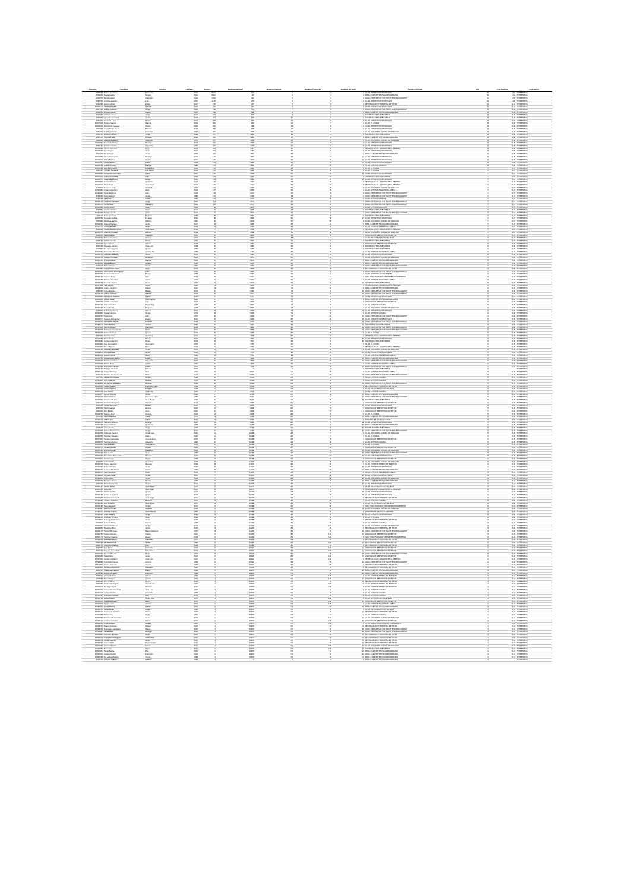| Licencia | Apellidos | Nombre | Año Nac. | Puntos | Ranking Nacional | Ranking Regional | Ranking Provincial | Ranking del Club | Nombre del Club | P.O. | Cat. Ranking | Federación |
| --- | --- | --- | --- | --- | --- | --- | --- | --- | --- | --- | --- | --- |
| 4646533 | Bulnes Gamonera | Fernando | 2004 | 3041 | 101 | 1 | 1 | 1 | CLUB DEPORTIVO SPORTOCIO | 30 | 2-A | EXTREMEÑA |
| 4539840 | Davila Godoy | Sergio | 2001 | 2812 | 113 | 2 | 1 | 1 | REAL CLUB DE TENIS CABEZARRUBIA | 30 | 2-A | EXTREMEÑA |
| 4643630 | Escobosa Gil | Francisco | 2004 | 1324 | 240 | 3 | 2 | 1 | ASOC. DEPORTIVA TOP SLICE TENNIS ACADEMY | 20 | 2-B | EXTREMEÑA |
| 4646454 | Cordoba Lavado | Luis | 2005 | 1182 | 273 | 4 | 2 | 2 | CLUB DEPORTIVO SPORTOCIO | 20 | 2-B | EXTREMEÑA |
| 4641595 | Aunion Duran | Pablo | 2007 | 735 | 427 | 5 | 3 | 1 | FEDERACION EXTREMEÑA DE TENIS | 10 | 3-10 | EXTREMEÑA |
| 16200579 | Mascial Escaso | Nicolas | 2006 | 695 | 463 | 6 | 3 | 3 | CLUB DEPORTIVO SPORTOCIO | 10 | 3-10 | EXTREMEÑA |
| 4647198 | Cabria Collazos | Jorge | 2006 | 594 | 553 | 7 | 4 | 2 | ASOC. DEPORTIVA TOP SLICE TENNIS ACADEMY | 8 | 3-09 | EXTREMEÑA |
| 4639862 | Encinas Galan | Carlos | 2005 | 568 | 586 | 8 | 5 | 2 | REAL CLUB DE TENIS CABEZARRUBIA | 8 | 3-09 | EXTREMEÑA |
| 4644440 | Aza Casaseca | Jorge | 2007 | 542 | 620 | 9 | 4 | 1 | SOCIEDAD HIPICA LEBRERA | 8 | 3-09 | EXTREMEÑA |
| 4646941 | Valverde Gonzalez | Andres | 2005 | 413 | 825 | 10 | 5 | 2 | SOCIEDAD HIPICA LEBRERA | 8 | 3-09 | EXTREMEÑA |
| 4635449 | Quintana Lopez | Rafael | 2007 | 405 | 840 | 11 | 6 | 4 | CLUB DEPORTIVO SPORTOCIO | 8 | 3-09 | EXTREMEÑA |
| 16207608 | Romero Ramos | Marcos | 2009 | 350 | 956 | 12 | 7 | 1 | CLUB EL CORZO | 8 | 3-09 | EXTREMEÑA |
| 16209258 | Fernandez Caceres | Alvaro | 2008 | 340 | 985 | 13 | 8 | 5 | CLUB DEPORTIVO SPORTOCIO | 8 | 3-09 | EXTREMEÑA |
| 4646393 | Guerp Perez-Frade | Esteban | 2006 | 335 | 998 | 14 | 9 | 6 | CLUB DEPORTIVO SPORTOCIO | 8 | 3-09 | EXTREMEÑA |
| 4455201 | Castillo Jimenez | Cristobal | 1997 | 315 | 1058 | 15 | 10 | 1 | CLUB DE CAMPO CASINO DE BADAJOZ | 8 | 3-09 | EXTREMEÑA |
| 4354726 | Enzelmo Muñoz | Jorge | 1983 | 275 | 1183 | 16 | 11 | 3 | SOCIEDAD HIPICA LEBRERA | 8 | 3-08 | EXTREMEÑA |
| 4635100 | Silveira Pulido | Enrique | 2005 | 260 | 1242 | 17 | 6 | 3 | REAL CLUB DE TENIS CABEZARRUBIA | 8 | 3-08 | EXTREMEÑA |
| 1928998 | Albarran Bablano | Jose Luis | 1970 | 257 | 1258 | 18 | 12 | 2 | CLUB DE CAMPO CASINO DE BADAJOZ | 8 | 3-08 | EXTREMEÑA |
| 16209290 | Navarrete Alonso | Rodrigo | 2008 | 240 | 1337 | 19 | 13 | 7 | CLUB DEPORTIVO SPORTOCIO | 8 | 3-08 | EXTREMEÑA |
| 4566181 | Enzelmo Muñoz | Alejandro | 1985 | 237 | 1353 | 20 | 14 | 8 | CLUB DEPORTIVO SPORTOCIO | 8 | 3-08 | EXTREMEÑA |
| 16209642 | Vilches Rasuella | Diego | 2009 | 224 | 1417 | 21 | 15 | 1 | TENIS CLUB VILLANUEVA DE LA SERENA | 8 | 3-08 | EXTREMEÑA |
| 16218647 | Leon Espino | Jaime | 2007 | 221 | 1433 | 22 | 16 | 9 | CLUB DEPORTIVO SPORTOCIO | 8 | 3-08 | EXTREMEÑA |
| 4647212 | Muriel Salas | Javier | 2005 | 201 | 1567 | 23 | 7 | 4 | REAL CLUB DE TENIS CABEZARRUBIA | 8 | 3-08 | EXTREMEÑA |
| 16209286 | Utrera Hernandez | Rodrigo | 2006 | 170 | 1827 | 24 | 17 | 10 | CLUB DEPORTIVO SPORTOCIO | 8 | 3-08 | EXTREMEÑA |
| 16209274 | Prieto Blanco | Alvaro | 2007 | 165 | 1872 | 25 | 18 | 11 | CLUB DEPORTIVO SPORTOCIO | 8 | 3-08 | EXTREMEÑA |
| 16207327 | Barrero Bravo | David | 2003 | 163 | 1892 | 26 | 19 | 12 | CLUB DEPORTIVO SPORTOCIO | 8 | 3-08 | EXTREMEÑA |
| 16216283 | Castillo Cortes | Manuel | 1984 | 156 | 1966 | 27 | 20 | 1 | CLUB DE TENIS MERIDA | 8 | 3-08 | EXTREMEÑA |
| 16216658 | Diaz Del Castillo | Miguel Ang | 2009 | 152 | 2013 | 28 | 21 | 2 | CLUB EL CORZO | 7 | 3-07 | EXTREMEÑA |
| 4645787 | Toscado Paredes | Fdo Martin | 2009 | 150 | 2036 | 29 | 22 | 3 | CLUB EL CORZO | 7 | 3-07 | EXTREMEÑA |
| 16209282 | Hernandez Gonzalez | David | 2007 | 146 | 2069 | 30 | 23 | 13 | CLUB DEPORTIVO SPORTOCIO | 7 | 3-07 | EXTREMEÑA |
| 16207666 | Chacon Tamuella | Luis | 2006 | 144 | 2097 | 31 | 24 | 4 | SOCIEDAD HIPICA LEBRERA | 7 | 3-07 | EXTREMEÑA |
| 16216675 | Navarrete Alonso | Javier | 2011 | 141 | 2140 | 32 | 25 | 14 | CLUB DEPORTIVO SPORTOCIO | 7 | 3-07 | EXTREMEÑA |
| 16202822 | Gomez Palomo | Guillermo | 2008 | 134 | 2240 | 33 | 26 | 2 | TENIS CLUB VILLANUEVA DE LA SERENA | 7 | 3-07 | EXTREMEÑA |
| 16209676 | Perez Tena | Jose Mique | 2006 | 132 | 2271 | 34 | 27 | 3 | TENIS CLUB VILLANUEVA DE LA SERENA | 7 | 3-07 | EXTREMEÑA |
| 1138976 | Nacarino Avila | Victor M. | 1969 | 131 | 2296 | 35 | 28 | 3 | CLUB DE CAMPO CASINO DE BADAJOZ | 7 | 3-07 | EXTREMEÑA |
| 16215685 | Crespo Guerrero | Abel | 2009 | 127 | 2356 | 36 | 29 | 1 | CLUB DE TENIS TALAVERA LA REAL | 7 | 3-07 | EXTREMEÑA |
| 16221096 | Mave Barberos | Ivan | 2008 | 123 | 2407 | 37 | 8 | 3 | ASOC. DEPORTIVA TOP SLICE TENNIS ACADEMY | 7 | 3-07 | EXTREMEÑA |
| 4553241 | Rubio Campo | Javier | 1986 | 121 | 2445 | 38 | 9 | 4 | ASOC. DEPORTIVA TOP SLICE TENNIS ACADEMY | 7 | 3-07 | EXTREMEÑA |
| 4622528 | Leal Leal | Emilio | 1965 | 120 | 2470 | 39 | 30 | 2 | CLUB DE TENIS MERIDA | 7 | 3-07 | EXTREMEÑA |
| 16216724 | Gutierrez Carrasco | Jorge | 2010 | 114 | 2572 | 40 | 10 | 5 | ASOC. DEPORTIVA TOP SLICE TENNIS ACADEMY | 7 | 3-07 | EXTREMEÑA |
| 16216670 | Gil Martinez | Alejandro | 2009 | 114 | 2572 | 40 | 10 | 5 | ASOC. DEPORTIVA TOP SLICE TENNIS ACADEMY | 7 | 3-07 | EXTREMEÑA |
| 16215688 | Carrillo Rubio | Jose I. | 2009 | 99 | 2873 | 42 | 31 | 1 | CLUB DE TENIS MONTIJO | 7 | 3-07 | EXTREMEÑA |
| 4627380 | Asensio Moreno | Arturo | 2004 | 92 | 3048 | 43 | 32 | 5 | SOCIEDAD HIPICA LEBRERA | 7 | 3-07 | EXTREMEÑA |
| 16217528 | Serrano Acedo | Arturo | 2007 | 91 | 3072 | 44 | 12 | 7 | ASOC. DEPORTIVA TOP SLICE TENNIS ACADEMY | 7 | 3-07 | EXTREMEÑA |
| 302125 | Roanes Lozano | Eugenio | 1962 | 88 | 3149 | 45 | 33 | 6 | SOCIEDAD HIPICA LEBRERA | 7 | 3-07 | EXTREMEÑA |
| 16216338 | Gonzalez Cortes | F. Javier | 2011 | 88 | 3149 | 45 | 33 | 15 | CLUB DEPORTIVO SPORTOCIO | 7 | 3-07 | EXTREMEÑA |
| 4535988 | Matalima Garcia | Alberto | 1985 | 86 | 3203 | 47 | 35 | 4 | CLUB DE CAMPO CASINO DE BADAJOZ | 7 | 3-07 | EXTREMEÑA |
| 16209640 | Chacon Narciso | Javier | 2007 | 84 | 3295 | 48 | 13 | 5 | REAL CLUB DE TENIS CABEZARRUBIA | 7 | 3-07 | EXTREMEÑA |
| 16215677 | Contreras Diaz | Javier | 2008 | 83 | 3324 | 49 | 36 | 2 | CLUB DE TENIS TALAVERA LA REAL | 7 | 3-07 | EXTREMEÑA |
| 4644094 | Hidalgo-Barquero Her | Jose Maria | 2010 | 77 | 3535 | 50 | 37 | 4 | TENIS CLUB VILLANUEVA DE LA SERENA | 7 | 3-07 | EXTREMEÑA |
| 16216676 | Albarran Cruzado | Alfonso | 2009 | 76 | 3568 | 51 | 38 | 5 | CLUB DE CAMPO CASINO DE BADAJOZ | 7 | 3-07 | EXTREMEÑA |
| 4643585 | Martin Garcia | Alejandro | 2006 | 69 | 3825 | 52 | 39 | 1 | ASOCIACION DEPORTIVA SPORTEM | 7 | 3-07 | EXTREMEÑA |
| 14013718 | Mateos Cisneros | Antonio | 1972 | 66 | 3951 | 53 | 14 | 1 | CLUB POLIDEPORTIVO TRUJILLO | 7 | 3-07 | EXTREMEÑA |
| 4363189 | Pirir Fernandez | Emilio | 1980 | 65 | 3984 | 54 | 40 | 7 | SOCIEDAD HIPICA LEBRERA | 7 | 3-07 | EXTREMEÑA |
| 4601614 | Iglesias Diaz | Alberto | 2003 | 60 | 4231 | 55 | 41 | 2 | ASOCIACION DEPORTIVA SPORTEM | 6 | 3-06 | EXTREMEÑA |
| 4625015 | Risquete Luengo | Jose Luis | 1963 | 59 | 4283 | 56 | 42 | 8 | SOCIEDAD HIPICA LEBRERA | 6 | 3-06 | EXTREMEÑA |
| 4628882 | De Llera Grajeras | Ignacio | 1961 | 56 | 4423 | 57 | 43 | 9 | SOCIEDAD HIPICA LEBRERA | 6 | 3-06 | EXTREMEÑA |
| 16217235 | Hernandez Escobar | Antonio Ma | 1963 | 56 | 4423 | 57 | 43 | 3 | CLUB DE TENIS TALAVERA LA REAL | 6 | 3-06 | EXTREMEÑA |
| 16218712 | Carcoles Gallardo | Jesus | 2006 | 56 | 4423 | 57 | 43 | 16 | CLUB DEPORTIVO SPORTOCIO | 6 | 3-06 | EXTREMEÑA |
| 16209108 | Albarran Cruzado | Guillermo | 2006 | 55 | 4475 | 60 | 46 | 6 | CLUB DE CAMPO CASINO DE BADAJOZ | 6 | 3-06 | EXTREMEÑA |
| 16215586 | Encinas Galan | Manuel | 2009 | 55 | 4475 | 60 | 15 | 6 | REAL CLUB DE TENIS CABEZARRUBIA | 6 | 3-06 | EXTREMEÑA |
| 16221369 | Bezosa Bueso | Ignacio | 2010 | 55 | 4475 | 60 | 15 | 6 | REAL CLUB DE TENIS CABEZARRUBIA | 6 | 3-06 | EXTREMEÑA |
| 4214576 | Rubio Campo | Victor | 1981 | 51 | 4713 | 63 | 17 | 8 | ASOC. DEPORTIVA TOP SLICE TENNIS ACADEMY | 6 | 3-06 | EXTREMEÑA |
| 4641386 | Guerp Pérez-Frade | Juan | 2003 | 49 | 4826 | 64 | 18 | 2 | FEDERACION EXTREMEÑA DE TENIS | 6 | 3-06 | EXTREMEÑA |
| 16220403 | San Vicente Dominguez | Luis | 2010 | 48 | 4891 | 65 | 19 | 9 | ASOC. DEPORTIVA TOP SLICE TENNIS ACADEMY | 6 | 3-06 | EXTREMEÑA |
| 16215736 | Gonzalez Sanchez | Enrique | 1968 | 46 | 5013 | 66 | 47 | 1 | CLUB DE TENIS LOS MARTIRES | 6 | 3-06 | EXTREMEÑA |
| 16230121 | Vaquero Rosa | Aitor | 2009 | 46 | 5013 | 66 | 47 | 1 | SOC. TIRO PICHON Y DEPORTES PROSERPINA | 6 | 3-06 | EXTREMEÑA |
| 16223986 | Martinez Ramirez | Adrián | 1974 | 46 | 5013 | 66 | 47 | 4 | CLUB DE TENIS TALAVERA LA REAL | 6 | 3-06 | EXTREMEÑA |
| 16223753 | González Baños | Cesar | 1969 | 44 | 5170 | 69 | 50 | 10 | SOCIEDAD HIPICA LEBRERA | 6 | 3-06 | EXTREMEÑA |
| 16217491 | Tello Garcia | Telmo | 2006 | 43 | 5245 | 70 | 51 | 5 | TENIS CLUB VILLANUEVA DE LA SERENA | 6 | 3-06 | EXTREMEÑA |
| 16222611 | Castro Cisneros | Daniel | 2011 | 43 | 5245 | 70 | 20 | 8 | REAL CLUB DE TENIS CABEZARRUBIA | 6 | 3-06 | EXTREMEÑA |
| 4634847 | Avila Olivenza | Rafael | 2004 | 40 | 5492 | 72 | 21 | 10 | ASOC. DEPORTIVA TOP SLICE TENNIS ACADEMY | 6 | 3-06 | EXTREMEÑA |
| 16213176 | Cebria Collazos | Manuel | 2008 | 39 | 5571 | 73 | 22 | 11 | ASOC. DEPORTIVA TOP SLICE TENNIS ACADEMY | 6 | 3-06 | EXTREMEÑA |
| 16219620 | Fernandez Caceres | Martin | 2011 | 37 | 5727 | 74 | 52 | 17 | CLUB DEPORTIVO SPORTOCIO | 6 | 3-06 | EXTREMEÑA |
| 16224338 | Alonso Baval | Juan Carlos | 1980 | 37 | 5727 | 74 | 23 | 9 | REAL CLUB DE TENIS CABEZARRUBIA | 6 | 3-06 | EXTREMEÑA |
| 4646743 | Corchero Ramirin | Luis | 2003 | 36 | 5840 | 76 | 53 | 3 | ASOCIACION DEPORTIVA SPORTEM | 6 | 3-06 | EXTREMEÑA |
| 16222169 | Alpera Sanchez | Miguel Ang | 1966 | 36 | 5840 | 76 | 24 | 1 | CLUB DE TENIS CAURIA | 6 | 3-06 | EXTREMEÑA |
| 16220436 | Davila Davila | Eugenio | 1973 | 35 | 5950 | 78 | 54 | 7 | CLUB DE CAMPO CASINO DE BADAJOZ | 6 | 3-06 | EXTREMEÑA |
| 4646462 | Robelio Gutierrez | Marcos | 2005 | 34 | 6045 | 79 | 55 | 18 | CLUB DEPORTIVO SPORTOCIO | 6 | 3-06 | EXTREMEÑA |
| 16220832 | Aceña Sánchez | Sergio | 1974 | 34 | 6045 | 79 | 25 | 2 | CLUB DE TENIS CAURIA | 6 | 3-06 | EXTREMEÑA |
| 16223761 | Maya Diaz | Iván | 1976 | 34 | 6045 | 79 | 25 | 12 | ASOC. DEPORTIVA TOP SLICE TENNIS ACADEMY | 6 | 3-06 | EXTREMEÑA |
| 16219677 | Guevara Fernandez | Alvaro | 2011 | 32 | 6245 | 82 | 56 | 19 | CLUB DEPORTIVO SPORTOCIO | 6 | 3-06 | EXTREMEÑA |
| 16219702 | Fernandez García | Ernesto | 2009 | 31 | 6355 | 83 | 27 | 13 | ASOC. DEPORTIVA TOP SLICE TENNIS ACADEMY | 6 | 3-06 | EXTREMEÑA |
| 16224074 | Nieto Marcelo | Jacinto | 1982 | 30 | 6447 | 84 | 57 | 11 | SOCIEDAD HIPICA LEBRERA | 6 | 3-06 | EXTREMEÑA |
| 16217904 | Morcillo Bolteil | Francisco | 2004 | 26 | 6860 | 85 | 28 | 14 | ASOC. DEPORTIVA TOP SLICE TENNIS ACADEMY | 6 | 3-06 | EXTREMEÑA |
| 16224214 | Rodriguez Fernández | Pablo | 2010 | 26 | 6860 | 85 | 28 | 14 | ASOC. DEPORTIVA TOP SLICE TENNIS ACADEMY | 6 | 3-06 | EXTREMEÑA |
| 16215116 | Ramos Salcedo | Ignacio | 2005 | 25 | 7086 | 87 | 58 | 4 | CLUB EL CORZO | 5 | 3-05 | EXTREMEÑA |
| 4647305 | Sanchez Leo | Gianluca | 2006 | 24 | 7238 | 88 | 59 | 6 | TENIS CLUB VILLANUEVA DE LA SERENA | 5 | 3-05 | EXTREMEÑA |
| 16219736 | Pérez Torres | Enrique | 2010 | 23 | 7391 | 89 | 60 | 20 | CLUB DEPORTIVO SPORTOCIO | 5 | 3-05 | EXTREMEÑA |
| 16209240 | Corchero Ramirin | Angel | 2008 | 22 | 7572 | 90 | 61 | 12 | SOCIEDAD HIPICA LEBRERA | 5 | 3-05 | EXTREMEÑA |
| 16215826 | Diaz Del Castillo | Juan Carlo | 2005 | 21 | 7756 | 91 | 62 | 5 | CLUB EL CORZO | 5 | 3-05 | EXTREMEÑA |
| 16216366 | Prieto Pereira | Raul | 2008 | 21 | 7756 | 91 | 62 | 7 | TENIS CLUB VILLANUEVA DE LA SERENA | 5 | 3-05 | EXTREMEÑA |
| 16219126 | Gimenez Gonzalez | Jorge | 2006 | 21 | 7756 | 91 | 62 | 8 | CLUB DE CAMPO CASINO DE BADAJOZ | 5 | 3-05 | EXTREMEÑA |
| 16219611 | Lopez Alcalde | Javier | 2010 | 21 | 7756 | 91 | 62 | 21 | CLUB DEPORTIVO SPORTOCIO | 5 | 3-05 | EXTREMEÑA |
| 16235303 | Romero Silva | Juan | 1960 | 21 | 7756 | 91 | 62 | 5 | CLUB DE TENIS TALAVERA LA REAL | 5 | 3-05 | EXTREMEÑA |
| 16214752 | Bomesquero Garcia | Felipe | 1976 | 20 | 7930 | 96 | 30 | 10 | REAL CLUB DE TENIS CABEZARRUBIA | 5 | 3-05 | EXTREMEÑA |
| 16218960 | Sánchez Carrero | Alejandro | 2007 | 20 | 7930 | 96 | 30 | 16 | ASOC. DEPORTIVA TOP SLICE TENNIS ACADEMY | 5 | 3-05 | EXTREMEÑA |
| 16224668 | Muñoz Mora | Adolfo | 1961 | 20 | 7930 | 96 | 67 | 6 | CLUB DE TENIS TALAVERA LA REAL | 5 | 3-05 | EXTREMEÑA |
| 16225093 | Rodriguez Campon | Pablo | 1979 | 20 | 7930 | 96 | 30 | 16 | ASOC. DEPORTIVA TOP SLICE TENNIS ACADEMY | 5 | 3-05 | EXTREMEÑA |
| 16221195 | Portugal Abrantes | Manuel | 2006 | 19 | 0 | 0 | 0 | 0 | SOCIEDAD HIPICA LEBRERA | 5 | | EXTREMEÑA |
| 16222143 | Crespo Bermejo | Abel | 1977 | 19 | 8137 | 100 | 68 | 7 | CLUB DE TENIS TALAVERA LA REAL | 5 | 3-05 | EXTREMEÑA |
| 4642775 | Montero Fdez-Cavada | Pablo | 2004 | 18 | 8318 | 101 | 32 | 18 | ASOC. DEPORTIVA TOP SLICE TENNIS ACADEMY | 5 | 3-05 | EXTREMEÑA |
| 4647286 | Macias Dominguez | Sergio | 1980 | 18 | 8318 | 101 | 33 | 3 | CLUB DE TENIS CAURIA | 5 | 3-05 | EXTREMEÑA |
| 16215502 | Ortiz Palacios | Andrea | 1973 | 18 | 8318 | 101 | 33 | 3 | CLUB DE TENIS CAURIA | 5 | 3-05 | EXTREMEÑA |
| 16221343 | De Pablos Granados | Rodrigo | 2010 | 18 | 8318 | 101 | 33 | 18 | ASOC. DEPORTIVA TOP SLICE TENNIS ACADEMY | 5 | 3-05 | EXTREMEÑA |
| 16224321 | García Castillo | Francisco Javie | 1966 | 18 | 8318 | 101 | 33 | 3 | FEDERACION EXTREMEÑA DE TENIS | 5 | 3-05 | EXTREMEÑA |
| 4242260 | Cancho Muñoz | Enrique | 1963 | 17 | 8506 | 106 | 38 | 2 | CLUB POLIDEPORTIVO TRUJILLO | 5 | 3-05 | EXTREMEÑA |
| 16215534 | Diaz Terron | Jose Luis | 1960 | 17 | 8506 | 106 | 38 | 5 | CLUB DE TENIS CAURIA | 5 | 3-05 | EXTREMEÑA |
| 16221377 | Quiros Jimenez | Jaime | 2010 | 17 | 8506 | 106 | 38 | 11 | REAL CLUB DE TENIS CABEZARRUBIA | 5 | 3-05 | EXTREMEÑA |
| 16219091 | Martin Moreno | Francisco Javie | 1981 | 16 | 8714 | 109 | 41 | 20 | ASOC. DEPORTIVA TOP SLICE TENNIS ACADEMY | 5 | 3-05 | EXTREMEÑA |
| 16224092 | Acéndez Medina | Juan Pedro | 1990 | 16 | 8714 | 109 | 69 | 13 | SOCIEDAD HIPICA LEBRERA | 5 | 3-05 | EXTREMEÑA |
| 4645575 | Gonzalez Berguero | Manuel | 2004 | 15 | 8955 | 111 | 70 | 4 | ASOCIACION DEPORTIVA SPORTEM | 5 | 3-05 | EXTREMEÑA |
| 4646434 | Gomez Bermejo | Rafael | 2005 | 15 | 8955 | 111 | 70 | 22 | CLUB DEPORTIVO SPORTOCIO | 5 | 3-05 | EXTREMEÑA |
| 4635241 | Martin Garcia | Antonio | 2002 | 14 | 9195 | 113 | 72 | 5 | ASOCIACION DEPORTIVA SPORTEM | 5 | 3-05 | EXTREMEÑA |
| 4646659 | Ruiz Escelo | Juan | 2006 | 14 | 9195 | 113 | 72 | 5 | ASOCIACION DEPORTIVA SPORTEM | 5 | 3-05 | EXTREMEÑA |
| 16218746 | Ramirez Ruiz | Antonio | 2009 | 14 | 9195 | 113 | 72 | 6 | CLUB EL CORZO | 5 | 3-05 | EXTREMEÑA |
| 2976540 | Martin Marquez | Cesar | 1979 | 13 | 9466 | 116 | 42 | 12 | REAL CLUB DE TENIS CABEZARRUBIA | 5 | 3-05 | EXTREMEÑA |
| 16216716 | Castro Leo | Flavio | 2011 | 13 | 9466 | 116 | 42 | 1 | ESCUELA DE TENIS CHINATA | 5 | 3-05 | EXTREMEÑA |
| 16222076 | Machado Moreno | Rodrigo | 2007 | 13 | 9466 | 116 | 75 | 23 | CLUB DEPORTIVO SPORTOCIO | 5 | 3-05 | EXTREMEÑA |
| 16225543 | Chacón Simón | Guillermo | 1968 | 13 | 9466 | 116 | 42 | 12 | REAL CLUB DE TENIS CABEZARRUBIA | 5 | 3-05 | EXTREMEÑA |
| 4623577 | Acera Garcia | Jorge | 1976 | 12 | 9769 | 120 | 76 | 14 | SOCIEDAD HIPICA LEBRERA | 5 | 3-05 | EXTREMEÑA |
| 16220968 | Ramos Pennacchia | Sergio | 2011 | 12 | 9769 | 120 | 45 | 21 | ASOC. DEPORTIVA TOP SLICE TENNIS ACADEMY | 5 | 3-05 | EXTREMEÑA |
| 16221963 | Ambrona Medero | Jorge Juan | 2010 | 11 | 10098 | 122 | 77 | 9 | CLUB DE CAMPO CASINO DE BADAJOZ | 5 | 3-05 | EXTREMEÑA |
| 16224355 | Sánchez Guisado | Diego | 2010 | 11 | 10098 | 122 | 77 | 7 | CLUB EL CORZO | 5 | 3-05 | EXTREMEÑA |
| 16217821 | Serrano Campaña | Jose Antonio | 2006 | 10 | 10428 | 124 | 78 | 7 | ASOCIACION DEPORTIVA SPORTEM | 5 | 3-05 | EXTREMEÑA |
| 16218978 | Sanchez Alfonso | Alejandro | 1996 | 10 | 10428 | 124 | 46 | 6 | CLUB DE TENIS CAURIA | 5 | 3-05 | EXTREMEÑA |
| 16224090 | Diaz Granado | Juan Carlos | 1974 | 10 | 10428 | 124 | 79 | 8 | CLUB EL CORZO | 5 | 3-05 | EXTREMEÑA |
| 16216371 | Mirasierra Diaz | Miguel | 2009 | 9 | 10798 | 127 | 80 | 8 | ASOCIACION DEPORTIVA SPORTEM | 5 | 3-05 | EXTREMEÑA |
| 16217540 | Encinas Duran | Alejandro | 2006 | 9 | 10798 | 127 | 81 | 10 | CLUB DE CAMPO CASINO DE BADAJOZ | 5 | 3-05 | EXTREMEÑA |
| 16219184 | Ruiz Garcia | Juan | 1966 | 9 | 10798 | 127 | 47 | 22 | ASOC. DEPORTIVA TOP SLICE TENNIS ACADEMY | 5 | 3-05 | EXTREMEÑA |
| 16222325 | Fernandez Blanco-Uri | Ricardo | 2011 | 9 | 10798 | 127 | 81 | 24 | CLUB DEPORTIVO SPORTOCIO | 5 | 3-05 | EXTREMEÑA |
| 16223472 | Gomez Lara | Alvaro | 1983 | 9 | 10798 | 127 | 81 | 8 | ASOCIACION DEPORTIVA SPORTEM | 5 | 3-05 | EXTREMEÑA |
| 4624870 | Colorna Miro | Juan Fco | 1972 | 8 | 11179 | 132 | 85 | 11 | CLUB DE CAMPO CASINO DE BADAJOZ | 4 | 3-04 | EXTREMEÑA |
| 16210641 | Triviño Sanchez | German | 2010 | 8 | 11179 | 132 | 85 | 1 | CLUB DE TENIS TIERRA DE BARROS | 4 | 3-04 | EXTREMEÑA |
| 16219637 | Parra Marciano | Javier | 2010 | 8 | 11179 | 132 | 85 | 25 | CLUB DEPORTIVO SPORTOCIO | 4 | 3-04 | EXTREMEÑA |
| 16225031 | Cordero De Toledo | Carlos | 1967 | 8 | 11179 | 132 | 48 | 14 | REAL CLUB DE TENIS CABEZARRUBIA | 4 | 3-04 | EXTREMEÑA |
| 16214035 | Marin Sanchez | Hugo | 2008 | 7 | 11655 | 136 | 88 | 8 | CLUB DE TENIS TALAVERA LA REAL | 4 | 3-04 | EXTREMEÑA |
| 16219645 | Morcado Belar | Sergio | 2011 | 7 | 11655 | 136 | 88 | 26 | CLUB DEPORTIVO SPORTOCIO | 4 | 3-04 | EXTREMEÑA |
| 16221971 | Rojas Otero | Javier | 2008 | 7 | 11655 | 136 | 88 | 12 | CLUB DE CAMPO CASINO DE BADAJOZ | 4 | 3-04 | EXTREMEÑA |
| 16226088 | Berrallos Arrovo | Rafael | 1982 | 7 | 11655 | 136 | 49 | 15 | REAL CLUB DE TENIS CABEZARRUBIA | 4 | 3-04 | EXTREMEÑA |
| 4646438 | Moran Fernandez | Alvaro | 2005 | 6 | 12175 | 140 | 91 | 27 | CLUB DEPORTIVO SPORTOCIO | 4 | 3-04 | EXTREMEÑA |
| 16222127 | Murillo Nuñez | Juan Maria | 1972 | 6 | 12175 | 140 | 50 | 3 | CLUB POLIDEPORTIVO TRUJILLO | 4 | 3-04 | EXTREMEÑA |
| 16225286 | Avila Paz | Juan Jose | 2010 | 6 | 12175 | 140 | 91 | 8 | TENIS CLUB VILLANUEVA DE LA SERENA | 4 | 3-04 | EXTREMEÑA |
| 4635291 | Muñoz Carrillo | Ignacio | 2003 | 5 | 12775 | 143 | 93 | 28 | CLUB DEPORTIVO SPORTOCIO | 4 | 3-04 | EXTREMEÑA |
| 16224181 | Correa Casaseca | Ignacio | 2008 | 5 | 12775 | 143 | 93 | 28 | CLUB DEPORTIVO SPORTOCIO | 4 | 3-04 | EXTREMEÑA |
| 16224482 | Martinez Del Castil | José Angel | 2011 | 5 | 12775 | 143 | 51 | 4 | FEDERACION EXTREMEÑA DE TENIS | 4 | 3-04 | EXTREMEÑA |
| 16214884 | Jimenez Navarro | Roberto | 1970 | 4 | 13388 | 146 | 52 | 7 | CLUB DE TENIS CAURIA | 4 | 3-04 | EXTREMEÑA |
| 16221290 | Diaz Jimenez | Juan Anton | 1975 | 4 | 13388 | 146 | 52 | 4 | CLUB POLIDEPORTIVO TRUJILLO | 4 | 3-04 | EXTREMEÑA |
| 16221187 | Marin Sánchez | Sergio | 2011 | 4 | 13388 | 146 | 95 | 2 | SOC. TIRO PICHON Y DEPORTES PROSERPINA | 4 | 3-04 | EXTREMEÑA |
| 16221997 | Asencio Echarri | Augusto | 2008 | 4 | 13388 | 146 | 95 | 13 | CLUB DE CAMPO CASINO DE BADAJOZ | 4 | 3-04 | EXTREMEÑA |
| 16222656 | Fuentes Vicente | José Manuel | 1982 | 4 | 13388 | 146 | 95 | 1 | ASOCIACION CLUB LAS ARENAS | 4 | 3-04 | EXTREMEÑA |
| 16222838 | Oliva Balsera | Jorge | 2011 | 4 | 13388 | 146 | 95 | 30 | CLUB DEPORTIVO SPORTOCIO | 4 | 3-04 | EXTREMEÑA |
| 16223130 | Alvarnes Torvisco | Jose | 2010 | 4 | 13388 | 146 | 95 | 9 | CLUB EL CORZO | 4 | 3-04 | EXTREMEÑA |
| 16224611 | Dominguez Romero | Javier | 2010 | 4 | 13388 | 146 | 52 | 5 | FEDERACION EXTREMEÑA DE TENIS | 4 | 3-04 | EXTREMEÑA |
| 4619302 | Gallardo Reino | Daniel | 1997 | 3 | 14218 | 154 | 55 | 8 | CLUB DE TENIS CAURIA | 3 | 3-03 | EXTREMEÑA |
| 16222046 | Alfonso Torrecusa | Sergio | 2008 | 3 | 14218 | 154 | 100 | 14 | CLUB DE CAMPO CASINO DE BADAJOZ | 3 | 3-03 | EXTREMEÑA |
| 16223951 | Estalmiso Pino | Jaime | 2010 | 3 | 14218 | 154 | 55 | 6 | FEDERACION EXTREMEÑA DE TENIS | 3 | 3-03 | EXTREMEÑA |
| 16224107 | Nercico Encinas | Ramón Roberto | 1977 | 3 | 14218 | 154 | 55 | 23 | ASOC. DEPORTIVA TOP SLICE TENNIS ACADEMY | 3 | 3-03 | EXTREMEÑA |
| 16224716 | Caraco Serrano | Carlos | 2010 | 3 | 14218 | 154 | 100 | 10 | ASOCIACION DEPORTIVA SPORTEM | 3 | 3-03 | EXTREMEÑA |
| 16225171 | Sanchez Grande | Alvaro | 2008 | 3 | 14218 | 154 | 100 | 3 | SOC. TIRO PICHON Y DEPORTES PROSERPINA | 3 | 3-03 | EXTREMEÑA |
| 16226062 | Buseda Carballo | Francisco | 1975 | 3 | 14218 | 154 | 55 | 6 | FEDERACION EXTREMEÑA DE TENIS | 3 | 3-03 | EXTREMEÑA |
| 4632198 | Zarza Belmonte | Jesús | 1996 | 2 | 15120 | 161 | 103 | 11 | ASOCIACION DEPORTIVA SPORTEM | 2 | 3-02 | EXTREMEÑA |
| 4632170 | Cañizares Mateos | Luis | 2003 | 2 | 15120 | 161 | 59 | 8 | FEDERACION EXTREMEÑA DE TENIS | 2 | 3-02 | EXTREMEÑA |
| 4646667 | Ruiz Escelo | Fernando | 2006 | 2 | 15120 | 161 | 103 | 11 | ASOCIACION DEPORTIVA SPORTEM | 2 | 3-02 | EXTREMEÑA |
| 4647014 | Pedraza Viana-Dias | Francisco | 2003 | 2 | 15120 | 161 | 103 | 11 | ASOCIACION DEPORTIVA SPORTEM | 2 | 3-02 | EXTREMEÑA |
| 16215031 | Fajardo Rosado | Pedro | 1976 | 2 | 15120 | 161 | 59 | 24 | ASOC. DEPORTIVA TOP SLICE TENNIS ACADEMY | 2 | 3-02 | EXTREMEÑA |
| 16216083 | Mata Rubio | Javier | 2006 | 2 | 15120 | 161 | 103 | 11 | ASOCIACION DEPORTIVA SPORTEM | 2 | 3-02 | EXTREMEÑA |
| 16217426 | Gomez Calderon | Jose Luis | 2005 | 2 | 15120 | 161 | 103 | 9 | TENIS CLUB VILLANUEVA DE LA SERENA | 2 | 3-02 | EXTREMEÑA |
| 16223689 | Canchado Davila | Antonio | 1969 | 2 | 15120 | 161 | 59 | 24 | ASOC. DEPORTIVA TOP SLICE TENNIS ACADEMY | 2 | 3-02 | EXTREMEÑA |
| 16225311 | Lemus Gimenez | Vicente | 1982 | 2 | 15120 | 161 | 59 | 8 | FEDERACION EXTREMEÑA DE TENIS | 2 | 3-02 | EXTREMEÑA |
| 16225329 | Bernaldez Redondo | Alejandro | 1985 | 2 | 15120 | 161 | 59 | 8 | FEDERACION EXTREMEÑA DE TENIS | 2 | 3-02 | EXTREMEÑA |
| 3060217 | Plasencia Frasoso | David | 1981 | 1 | 16876 | 171 | 64 | 16 | REAL CLUB DE TENIS CABEZARRUBIA | 1 | 3-01 | EXTREMEÑA |
| 3163291 | Roman Mergallo | Francisco | 1966 | 1 | 16876 | 171 | 64 | 16 | REAL CLUB DE TENIS CABEZARRUBIA | 1 | 3-01 | EXTREMEÑA |
| 4598271 | Alvarez Fresno | Alfonso | 1966 | 1 | 16876 | 171 | 108 | 2 | CLUB DE TENIS TIERRA DE BARROS | 1 | 3-01 | EXTREMEÑA |
| 4633285 | Martin Relano | Antonio | 1970 | 1 | 16876 | 171 | 108 | 15 | ASOCIACION DEPORTIVA SPORTEM | 1 | 3-01 | EXTREMEÑA |
| 4635222 | Plasion Mera | Carlos | 2007 | 1 | 16876 | 171 | 64 | 11 | FEDERACION EXTREMEÑA DE TENIS | 1 | 3-01 | EXTREMEÑA |
| 4636482 | Merillas Rodriguez | Juan Pedro | 1977 | 1 | 16876 | 171 | 108 | 3 | CLUB DE TENIS TIERRA DE BARROS | 1 | 3-01 | EXTREMEÑA |
| 16202476 | De Vega Triviño | Ricardo | 2011 | 1 | 16876 | 171 | 108 | 3 | CLUB DE TENIS TIERRA DE BARROS | 1 | 3-01 | EXTREMEÑA |
| 16215496 | Hernandez Clemente | Jose Luis | 1975 | 1 | 16876 | 171 | 64 | 9 | CLUB DE TENIS CAURIA | 1 | 3-01 | EXTREMEÑA |
| 16215528 | Corcho Alamillo | Fernando | 1968 | 1 | 16876 | 171 | 64 | 9 | CLUB DE TENIS CAURIA | 1 | 3-01 | EXTREMEÑA |
| 16215627 | Rodriguez Roman | Ivan | 2004 | 1 | 16876 | 171 | 64 | 9 | CLUB DE TENIS CAURIA | 1 | 3-01 | EXTREMEÑA |
| 16215718 | Reyes Pastor | Pedro Anto | 1971 | 1 | 16876 | 171 | 108 | 2 | CLUB DE TENIS LOS MARTIRES | 1 | 3-01 | EXTREMEÑA |
| 16216005 | Rivetti Gonzalez | Gael | 2011 | 1 | 16876 | 171 | 108 | 15 | ASOCIACION DEPORTIVA SPORTEM | 1 | 3-01 | EXTREMEÑA |
| 16217374 | Tardira Lobo | Antonio | 2008 | 1 | 16876 | 171 | 108 | 9 | CLUB DE TENIS TALAVERA LA REAL | 1 | 3-01 | EXTREMEÑA |
| 16221450 | Lucas Santos | Daniel | 2010 | 1 | 16876 | 171 | 64 | 16 | REAL CLUB DE TENIS CABEZARRUBIA | 1 | 3-01 | EXTREMEÑA |
| 16222135 | Felipe Perez | Angel | 1987 | 1 | 16876 | 171 | 64 | 5 | CLUB POLIDEPORTIVO TRUJILLO | 1 | 3-01 | EXTREMEÑA |
| 16222276 | Ilzaurralde Sanchez | Carlos | 1971 | 1 | 16876 | 171 | 64 | 11 | FEDERACION EXTREMEÑA DE TENIS | 1 | 3-01 | EXTREMEÑA |
| 16222359 | Martin Uria | Angel | 1960 | 1 | 16876 | 171 | 64 | 9 | CLUB DE TENIS CAURIA | 1 | 3-01 | EXTREMEÑA |
| 16222854 | Martinez-Mediero Por | Javier | 2009 | 1 | 16876 | 171 | 108 | 15 | CLUB DE CAMPO CASINO DE BADAJOZ | 1 | 3-01 | EXTREMEÑA |
| 16223141 | Cardoso Cardoso | David | 2005 | 1 | 16876 | 171 | 108 | 15 | ASOCIACION DEPORTIVA SPORTEM | 1 | 3-01 | EXTREMEÑA |
| 16223658 | Duran Grajero | Ismael | 2010 | 1 | 16876 | 171 | 108 | 1 | CLUB DEPORTIVO VILLA DE HORNACHOS | 1 | 3-01 | EXTREMEÑA |
| 16223711 | Rasero Jimenez | Daniel | 2005 | 1 | 16876 | 171 | 64 | 11 | FEDERACION EXTREMEÑA DE TENIS | 1 | 3-01 | EXTREMEÑA |
| 16223919 | Rodriguez Santillana | Mauro | 2011 | 1 | 16876 | 171 | 64 | 26 | ASOC. DEPORTIVA TOP SLICE TENNIS ACADEMY | 1 | 3-01 | EXTREMEÑA |
| 16223927 | Macia Abad | Rodrigo | 2011 | 1 | 16876 | 171 | 64 | 26 | ASOC. DEPORTIVA TOP SLICE TENNIS ACADEMY | 1 | 3-01 | EXTREMEÑA |
| 16223960 | Guerrero Morales | Pedro | 2005 | 1 | 16876 | 171 | 64 | 11 | FEDERACION EXTREMEÑA DE TENIS | 1 | 3-01 | EXTREMEÑA |
| 16224016 | Rodriguez Rodriguez | Pedro Luis | 2007 | 1 | 16876 | 171 | 64 | 11 | FEDERACION EXTREMEÑA DE TENIS | 1 | 3-01 | EXTREMEÑA |
| 16224503 | Gómez García | Javier | 2010 | 1 | 16876 | 171 | 64 | 11 | FEDERACION EXTREMEÑA DE TENIS | 1 | 3-01 | EXTREMEÑA |
| 16224529 | Gaspar Felix | Miguel Ángel | 2010 | 1 | 16876 | 171 | 64 | 11 | FEDERACION EXTREMEÑA DE TENIS | 1 | 3-01 | EXTREMEÑA |
| 16224686 | Asencio Echarri | Mauro | 2011 | 1 | 16876 | 171 | 108 | 15 | CLUB DE CAMPO CASINO DE BADAJOZ | 1 | 3-01 | EXTREMEÑA |
| 16224785 | Bru Durán | Mario | 2011 | 1 | 16876 | 171 | 108 | 15 | SOCIEDAD HIPICA LEBRERA | 1 | 3-01 | EXTREMEÑA |
| 16225261 | Muriel Barcia | Eliu | 2010 | 1 | 16876 | 171 | 64 | 16 | REAL CLUB DE TENIS CABEZARRUBIA | 1 | 3-01 | EXTREMEÑA |
| 16225402 | Casado Novillo | Francisco | 2009 | 1 | 16876 | 171 | 64 | 16 | REAL CLUB DE TENIS CABEZARRUBIA | 1 | 3-01 | EXTREMEÑA |
| 16226252 | De La Cruz Martin | Victor | 1988 | 1 | 16876 | 171 | 64 | 16 | REAL CLUB DE TENIS CABEZARRUBIA | 1 | 3-01 | EXTREMEÑA |
| 4624161 | Ramirez Cassini | Gaston | 1986 | 1 | 0 | 0 | 0 | 0 | REAL CLUB DE TENIS CABEZARRUBIA | 1 | | EXTREMEÑA |